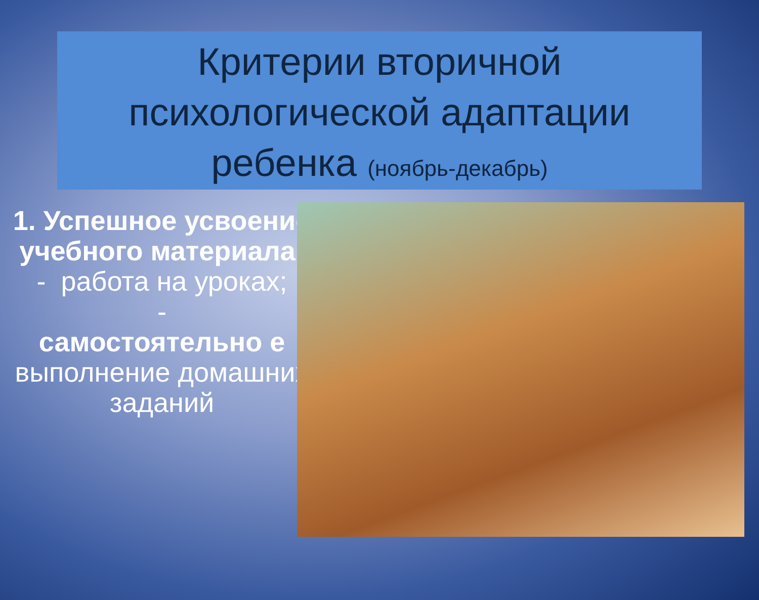Критерии вторичной психологической адаптации ребенка (ноябрь-декабрь)
1. Успешное усвоение учебного материала:
- работа на уроках;
-
самостоятельно е выполнение домашних заданий